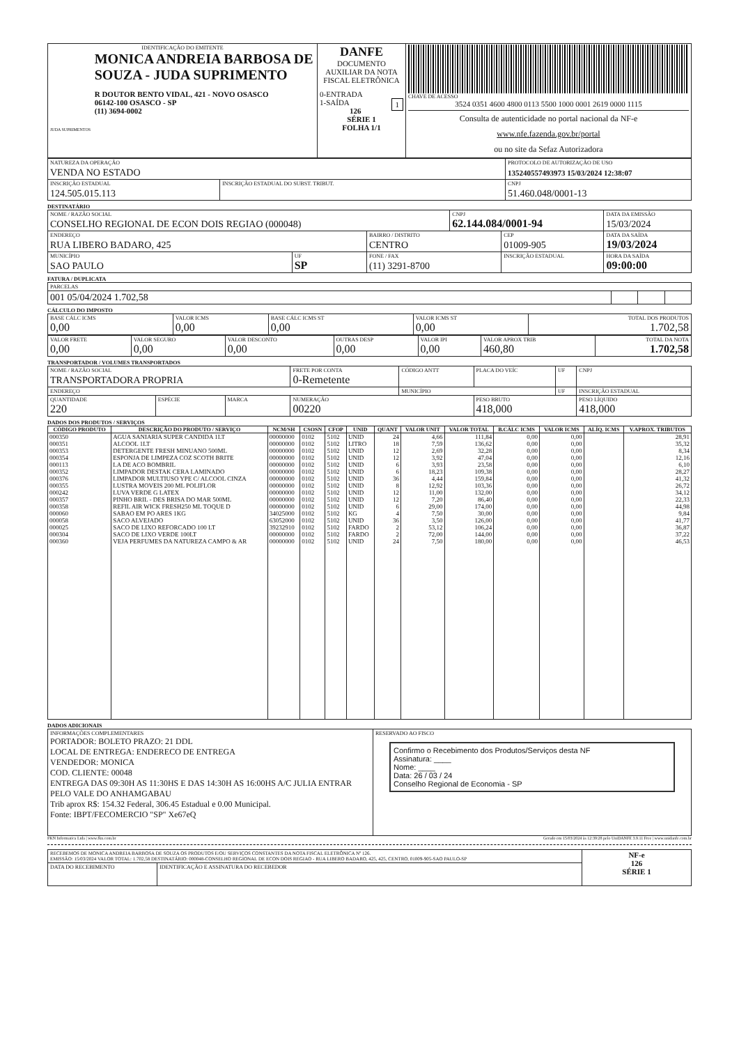| IDENTIFICAÇÃO DO EMITENTE JUDA SUPRIMENTOS MONICA ANDREIA BARBOSA DE SOUZA - JUDA SUPRIMENTO R DOUTOR BENTO VIDAL, 421 - NOVO OSASCO 06142-100 OSASCO - SP (11) 3694-0002 | DANFE DOCUMENTO AUXILIAR DA NOTA FISCAL ELETRÔNICA 0-ENTRADA 1-SAÍDA 1 126 SÉRIE 1 FOLHA 1/1 | CHAVE DE ACESSO 3524 0351 4600 4800 0113 5500 1000 0001 2619 0000 1115 Consulta de autenticidade no portal nacional da NF-e www.nfe.fazenda.gov.br/portal ou no site da Sefaz Autorizadora |
| NATUREZA DA OPERAÇÃO VENDA NO ESTADO | | PROTOCOLO DE AUTORIZAÇÃO DE USO 135240557493973 15/03/2024 12:38:07 |
| INSCRIÇÃO ESTADUAL 124.505.015.113 | INSCRIÇÃO ESTADUAL DO SUBST. TRIBUT. | CNPJ 51.460.048/0001-13 |
DESTINATÁRIO
| NOME / RAZÃO SOCIAL CONSELHO REGIONAL DE ECON DOIS REGIAO (000048) | | | CNPJ 62.144.084/0001-94 | | DATA DA EMISSÃO 15/03/2024 |
| ENDEREÇO RUA LIBERO BADARO, 425 | | BAIRRO / DISTRITO CENTRO | | CEP 01009-905 | DATA DA SAÍDA 19/03/2024 |
| MUNICÍPIO SAO PAULO | UF SP | FONE / FAX (11) 3291-8700 | | INSCRIÇÃO ESTADUAL | HORA DA SAÍDA 09:00:00 |
FATURA / DUPLICATA
| PARCELAS | | | |
| 001 05/04/2024 1.702,58 | | | |
CÁLCULO DO IMPOSTO
| BASE CÁLC ICMS 0,00 | VALOR ICMS 0,00 | BASE CÁLC ICMS ST 0,00 | VALOR ICMS ST 0,00 | TOTAL DOS PRODUTOS 1.702,58 |
| VALOR FRETE 0,00 | VALOR SEGURO 0,00 | VALOR DESCONTO 0,00 | OUTRAS DESP 0,00 | VALOR IPI 0,00 | VALOR APROX TRIB 460,80 | TOTAL DA NOTA 1.702,58 |
TRANSPORTADOR / VOLUMES TRANSPORTADOS
| NOME / RAZÃO SOCIAL TRANSPORTADORA PROPRIA | | | FRETE POR CONTA 0-Remetente | CÓDIGO ANTT | PLACA DO VEÍC | UF | CNPJ |
| ENDEREÇO | | | | MUNICÍPIO | | UF | INSCRIÇÃO ESTADUAL |
| QUANTIDADE 220 | ESPÉCIE | MARCA | NUMERAÇÃO 00220 | | PESO BRUTO 418,000 | | PESO LÍQUIDO 418,000 |
DADOS DOS PRODUTOS / SERVIÇOS
| CÓDIGO PRODUTO | DESCRIÇÃO DO PRODUTO / SERVIÇO | NCM/SH | CSOSN | CFOP | UNID | QUANT | VALOR UNIT | VALOR TOTAL | B.CÁLC ICMS | VALOR ICMS | ALÍQ. ICMS | V.APROX. TRIBUTOS |
| --- | --- | --- | --- | --- | --- | --- | --- | --- | --- | --- | --- | --- |
| 000350 | AGUA SANIARIA SUPER CANDIDA 1LT | 00000000 | 0102 | 5102 | UNID | 24 | 4,66 | 111,84 | 0,00 | 0,00 | | 28,91 |
| 000351 | ALCOOL 1LT | 00000000 | 0102 | 5102 | LITRO | 18 | 7,59 | 136,62 | 0,00 | 0,00 | | 35,32 |
| 000353 | DETERGENTE FRESH MINUANO 500ML | 00000000 | 0102 | 5102 | UNID | 12 | 2,69 | 32,28 | 0,00 | 0,00 | | 8,34 |
| 000354 | ESPONJA DE LIMPEZA COZ SCOTH BRITE | 00000000 | 0102 | 5102 | UNID | 12 | 3,92 | 47,04 | 0,00 | 0,00 | | 12,16 |
| 000113 | LA DE ACO BOMBRIL | 00000000 | 0102 | 5102 | UNID | 6 | 3,93 | 23,58 | 0,00 | 0,00 | | 6,10 |
| 000352 | LIMPADOR DESTAK CERA LAMINADO | 00000000 | 0102 | 5102 | UNID | 6 | 18,23 | 109,38 | 0,00 | 0,00 | | 28,27 |
| 000376 | LIMPADOR MULTIUSO YPE C/ ALCOOL CINZA | 00000000 | 0102 | 5102 | UNID | 36 | 4,44 | 159,84 | 0,00 | 0,00 | | 41,32 |
| 000355 | LUSTRA MOVEIS 200 ML POLIFLOR | 00000000 | 0102 | 5102 | UNID | 8 | 12,92 | 103,36 | 0,00 | 0,00 | | 26,72 |
| 000242 | LUVA VERDE G LATEX | 00000000 | 0102 | 5102 | UNID | 12 | 11,00 | 132,00 | 0,00 | 0,00 | | 34,12 |
| 000357 | PINHO BRIL - DES BRISA DO MAR 500ML | 00000000 | 0102 | 5102 | UNID | 12 | 7,20 | 86,40 | 0,00 | 0,00 | | 22,33 |
| 000358 | REFIL AIR WICK FRESH250 ML TOQUE D | 00000000 | 0102 | 5102 | UNID | 6 | 29,00 | 174,00 | 0,00 | 0,00 | | 44,98 |
| 000060 | SABAO EM PO ARES 1KG | 34025000 | 0102 | 5102 | KG | 4 | 7,50 | 30,00 | 0,00 | 0,00 | | 9,84 |
| 000058 | SACO ALVEJADO | 63052000 | 0102 | 5102 | UNID | 36 | 3,50 | 126,00 | 0,00 | 0,00 | | 41,77 |
| 000025 | SACO DE LIXO REFORCADO 100 LT | 39232910 | 0102 | 5102 | FARDO | 2 | 53,12 | 106,24 | 0,00 | 0,00 | | 36,87 |
| 000304 | SACO DE LIXO VERDE 100LT | 00000000 | 0102 | 5102 | FARDO | 2 | 72,00 | 144,00 | 0,00 | 0,00 | | 37,22 |
| 000360 | VEJA PERFUMES DA NATUREZA CAMPO & AR | 00000000 | 0102 | 5102 | UNID | 24 | 7,50 | 180,00 | 0,00 | 0,00 | | 46,53 |
DADOS ADICIONAIS
| INFORMAÇÕES COMPLEMENTARES PORTADOR: BOLETO PRAZO: 21 DDL LOCAL DE ENTREGA: ENDERECO DE ENTREGA VENDEDOR: MONICA COD. CLIENTE: 00048 ENTREGA DAS 09:30H AS 11:30HS E DAS 14:30H AS 16:00HS A/C JULIA ENTRAR PELO VALE DO ANHAMGABAU Trib aprox R$: 154.32 Federal, 306.45 Estadual e 0.00 Municipal. Fonte: IBPT/FECOMERCIO "SP" Xe67eQ | RESERVADO AO FISCO Confirmo o Recebimento dos Produtos/Serviços desta NF Assinatura: ____ Nome: ____ Data: 26 / 03 / 24 Conselho Regional de Economia - SP |
FKN Informatica Ltda | www.fkn.com.br Gerado em 15/03/2024 às 12:39:28 pelo UniDANFE 3.9.11 Free | www.unidanfe.com.br
| RECEBEMOS DE MONICA ANDREIA BARBOSA DE SOUZA OS PRODUTOS E/OU SERVIÇOS CONSTANTES DA NOTA FISCAL ELETRÔNICA Nº 126. EMISSÃO: 15/03/2024 VALOR TOTAL: 1.702,58 DESTINATÁRIO: 000048-CONSELHO REGIONAL DE ECON DOIS REGIAO - RUA LIBERO BADARO, 425, 425, CENTRO, 01009-905-SAO PAULO-SP | | NF-e 126 SÉRIE 1 |
| DATA DO RECEBIMENTO | IDENTIFICAÇÃO E ASSINATURA DO RECEBEDOR | |